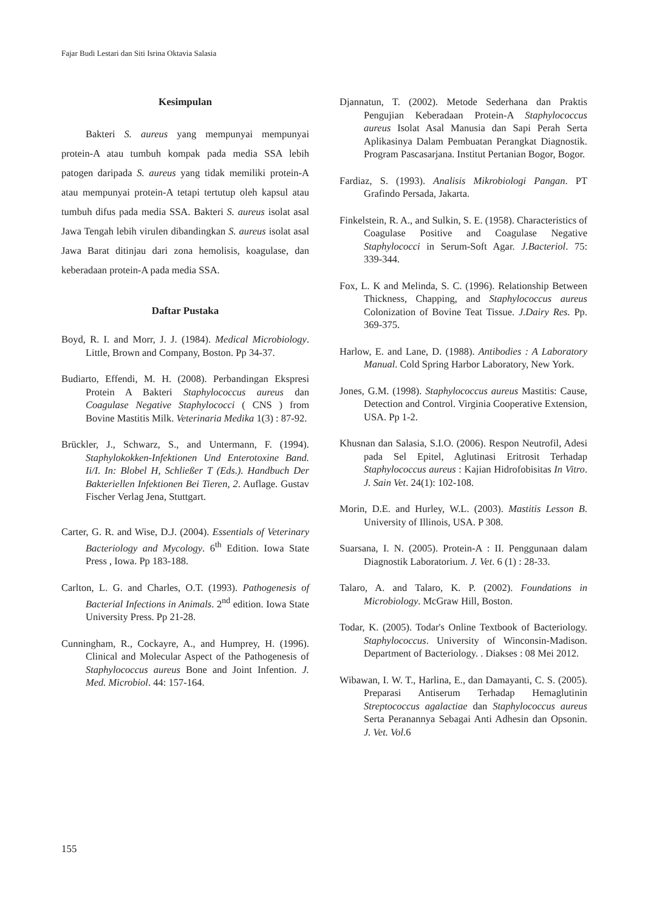Fajar Budi Lestari dan Siti Isrina Oktavia Salasia
Kesimpulan
Bakteri S. aureus yang mempunyai mempunyai protein-A atau tumbuh kompak pada media SSA lebih patogen daripada S. aureus yang tidak memiliki protein-A atau mempunyai protein-A tetapi tertutup oleh kapsul atau tumbuh difus pada media SSA. Bakteri S. aureus isolat asal Jawa Tengah lebih virulen dibandingkan S. aureus isolat asal Jawa Barat ditinjau dari zona hemolisis, koagulase, dan keberadaan protein-A pada media SSA.
Daftar Pustaka
Boyd, R. I. and Morr, J. J. (1984). Medical Microbiology. Little, Brown and Company, Boston. Pp 34-37.
Budiarto, Effendi, M. H. (2008). Perbandingan Ekspresi Protein A Bakteri Staphylococcus aureus dan Coagulase Negative Staphylococci ( CNS ) from Bovine Mastitis Milk. Veterinaria Medika 1(3) : 87-92.
Brückler, J., Schwarz, S., and Untermann, F. (1994). Staphylokokken-Infektionen Und Enterotoxine Band. Ii/I. In: Blobel H, Schließer T (Eds.). Handbuch Der Bakteriellen Infektionen Bei Tieren, 2. Auflage. Gustav Fischer Verlag Jena, Stuttgart.
Carter, G. R. and Wise, D.J. (2004). Essentials of Veterinary Bacteriology and Mycology. 6<sup>th</sup> Edition. Iowa State Press , Iowa. Pp 183-188.
Carlton, L. G. and Charles, O.T. (1993). Pathogenesis of Bacterial Infections in Animals. 2<sup>nd</sup> edition. Iowa State University Press. Pp 21-28.
Cunningham, R., Cockayre, A., and Humprey, H. (1996). Clinical and Molecular Aspect of the Pathogenesis of Staphylococcus aureus Bone and Joint Infention. J. Med. Microbiol. 44: 157-164.
Djannatun, T. (2002). Metode Sederhana dan Praktis Pengujian Keberadaan Protein-A Staphylococcus aureus Isolat Asal Manusia dan Sapi Perah Serta Aplikasinya Dalam Pembuatan Perangkat Diagnostik. Program Pascasarjana. Institut Pertanian Bogor, Bogor.
Fardiaz, S. (1993). Analisis Mikrobiologi Pangan. PT Grafindo Persada, Jakarta.
Finkelstein, R. A., and Sulkin, S. E. (1958). Characteristics of Coagulase Positive and Coagulase Negative Staphylococci in Serum-Soft Agar. J.Bacteriol. 75: 339-344.
Fox, L. K and Melinda, S. C. (1996). Relationship Between Thickness, Chapping, and Staphylococcus aureus Colonization of Bovine Teat Tissue. J.Dairy Res. Pp. 369-375.
Harlow, E. and Lane, D. (1988). Antibodies : A Laboratory Manual. Cold Spring Harbor Laboratory, New York.
Jones, G.M. (1998). Staphylococcus aureus Mastitis: Cause, Detection and Control. Virginia Cooperative Extension, USA. Pp 1-2.
Khusnan dan Salasia, S.I.O. (2006). Respon Neutrofil, Adesi pada Sel Epitel, Aglutinasi Eritrosit Terhadap Staphylococcus aureus : Kajian Hidrofobisitas In Vitro. J. Sain Vet. 24(1): 102-108.
Morin, D.E. and Hurley, W.L. (2003). Mastitis Lesson B. University of Illinois, USA. P 308.
Suarsana, I. N. (2005). Protein-A : II. Penggunaan dalam Diagnostik Laboratorium. J. Vet. 6 (1) : 28-33.
Talaro, A. and Talaro, K. P. (2002). Foundations in Microbiology. McGraw Hill, Boston.
Todar, K. (2005). Todar's Online Textbook of Bacteriology. Staphylococcus. University of Winconsin-Madison. Department of Bacteriology. . Diakses : 08 Mei 2012.
Wibawan, I. W. T., Harlina, E., dan Damayanti, C. S. (2005). Preparasi Antiserum Terhadap Hemaglutinin Streptococcus agalactiae dan Staphylococcus aureus Serta Peranannya Sebagai Anti Adhesin dan Opsonin. J. Vet. Vol.6
155